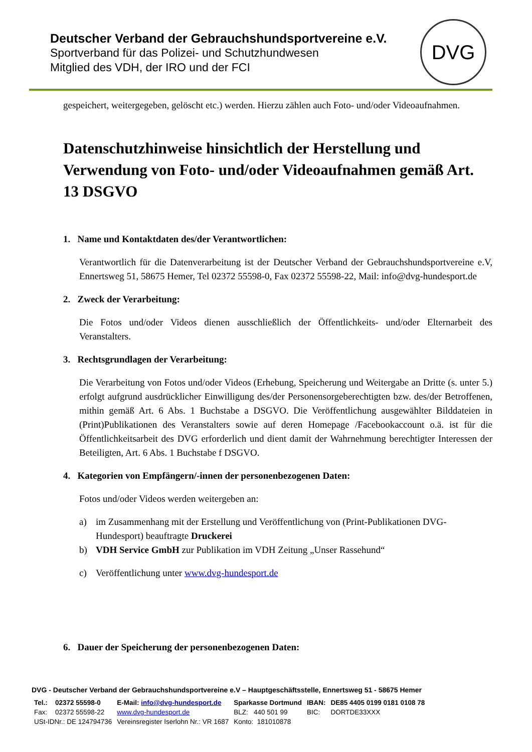Deutscher Verband der Gebrauchshundsportvereine e.V.
Sportverband für das Polizei- und Schutzhundwesen
Mitglied des VDH, der IRO und der FCI
DVG
gespeichert, weitergegeben, gelöscht etc.) werden. Hierzu zählen auch Foto- und/oder Videoaufnahmen.
Datenschutzhinweise hinsichtlich der Herstellung und Verwendung von Foto- und/oder Videoaufnahmen gemäß Art. 13 DSGVO
1. Name und Kontaktdaten des/der Verantwortlichen:
Verantwortlich für die Datenverarbeitung ist der Deutscher Verband der Gebrauchshundsportvereine e.V, Ennertsweg 51, 58675 Hemer, Tel 02372 55598-0, Fax 02372 55598-22, Mail: info@dvg-hundesport.de
2. Zweck der Verarbeitung:
Die Fotos und/oder Videos dienen ausschließlich der Öffentlichkeits- und/oder Elternarbeit des Veranstalters.
3. Rechtsgrundlagen der Verarbeitung:
Die Verarbeitung von Fotos und/oder Videos (Erhebung, Speicherung und Weitergabe an Dritte (s. unter 5.) erfolgt aufgrund ausdrücklicher Einwilligung des/der Personensorgeberechtigten bzw. des/der Betroffenen, mithin gemäß Art. 6 Abs. 1 Buchstabe a DSGVO. Die Veröffentlichung ausgewählter Bilddateien in (Print)Publikationen des Veranstalters sowie auf deren Homepage /Facebookaccount o.ä. ist für die Öffentlichkeitsarbeit des DVG erforderlich und dient damit der Wahrnehmung berechtigter Interessen der Beteiligten, Art. 6 Abs. 1 Buchstabe f DSGVO.
4. Kategorien von Empfängern/-innen der personenbezogenen Daten:
Fotos und/oder Videos werden weitergeben an:
a) im Zusammenhang mit der Erstellung und Veröffentlichung von (Print-Publikationen DVG-Hundesport) beauftragte Druckerei
b) VDH Service GmbH zur Publikation im VDH Zeitung „Unser Rassehund“
c) Veröffentlichung unter www.dvg-hundesport.de
6. Dauer der Speicherung der personenbezogenen Daten:
DVG - Deutscher Verband der Gebrauchshundsportvereine e.V – Hauptgeschäftsstelle, Ennertsweg 51 - 58675 Hemer
| Tel.: | 02372 55598-0 | E-Mail: info@dvg-hundesport.de | Sparkasse Dortmund | IBAN: | DE85 4405 0199 0181 0108 78 |
| Fax: | 02372 55598-22 | www.dvg-hundesport.de | BLZ: 440 501 99 | BIC: | DORTDE33XXX |
| USt-IDNr.: DE 124794736 | | Vereinsregister Iserlohn Nr.: VR 1687 | Konto: 181010878 | | |